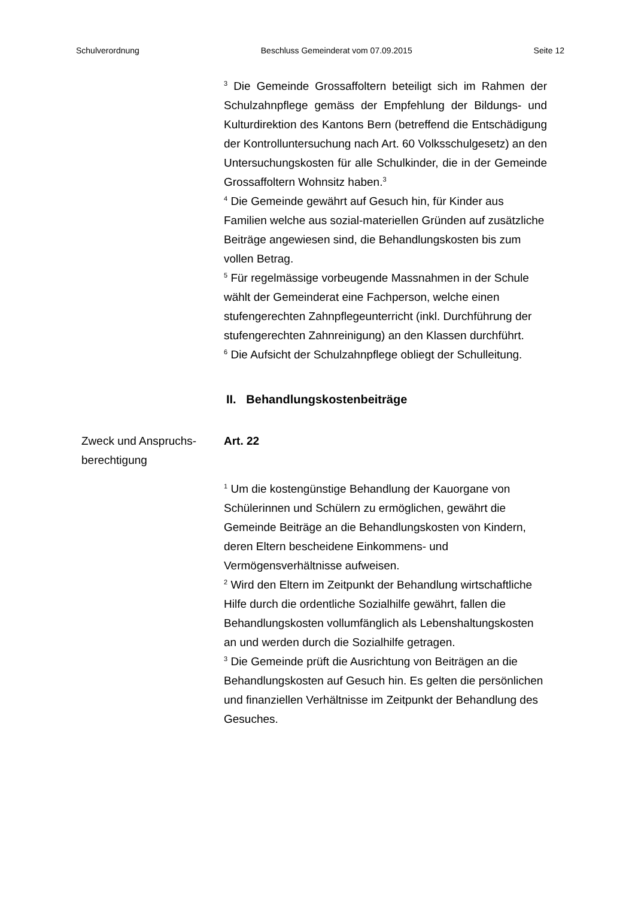Schulverordnung Beschluss Gemeinderat vom 07.09.2015 Seite 12
<sup>3</sup> Die Gemeinde Grossaffoltern beteiligt sich im Rahmen der Schulzahnpflege gemäss der Empfehlung der Bildungs- und Kulturdirektion des Kantons Bern (betreffend die Entschädigung der Kontrolluntersuchung nach Art. 60 Volksschulgesetz) an den Untersuchungskosten für alle Schulkinder, die in der Gemeinde Grossaffoltern Wohnsitz haben.<sup>3</sup>
<sup>4</sup> Die Gemeinde gewährt auf Gesuch hin, für Kinder aus Familien welche aus sozial-materiellen Gründen auf zusätzliche Beiträge angewiesen sind, die Behandlungskosten bis zum vollen Betrag.
<sup>5</sup> Für regelmässige vorbeugende Massnahmen in der Schule wählt der Gemeinderat eine Fachperson, welche einen stufengerechten Zahnpflegeunterricht (inkl. Durchführung der stufengerechten Zahnreinigung) an den Klassen durchführt.
<sup>6</sup> Die Aufsicht der Schulzahnpflege obliegt der Schulleitung.
II. Behandlungskostenbeiträge
Zweck und Anspruchs-
berechtigung
Art. 22
<sup>1</sup> Um die kostengünstige Behandlung der Kauorgane von Schülerinnen und Schülern zu ermöglichen, gewährt die Gemeinde Beiträge an die Behandlungskosten von Kindern, deren Eltern bescheidene Einkommens- und Vermögensverhältnisse aufweisen.
<sup>2</sup> Wird den Eltern im Zeitpunkt der Behandlung wirtschaftliche Hilfe durch die ordentliche Sozialhilfe gewährt, fallen die Behandlungskosten vollumfänglich als Lebenshaltungskosten an und werden durch die Sozialhilfe getragen.
<sup>3</sup> Die Gemeinde prüft die Ausrichtung von Beiträgen an die Behandlungskosten auf Gesuch hin. Es gelten die persönlichen und finanziellen Verhältnisse im Zeitpunkt der Behandlung des Gesuches.